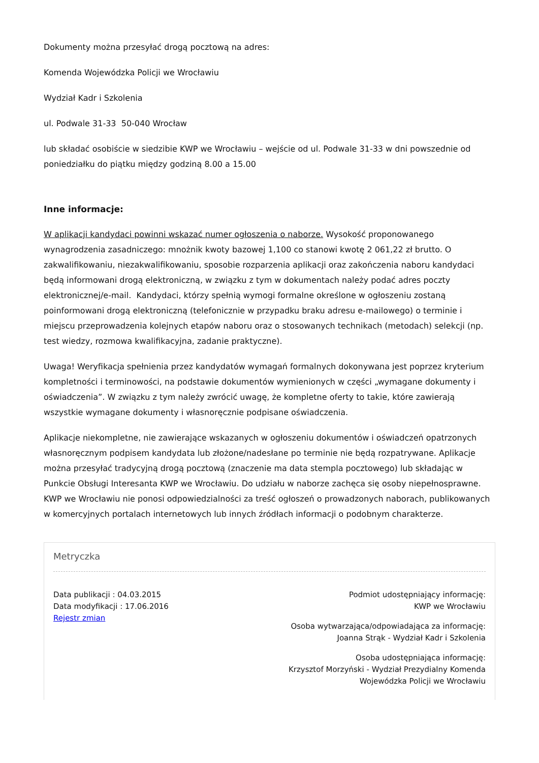Dokumenty można przesyłać drogą pocztową na adres:
Komenda Wojewódzka Policji we Wrocławiu
Wydział Kadr i Szkolenia
ul. Podwale 31-33 50-040 Wrocław
lub składać osobiście w siedzibie KWP we Wrocławiu – wejście od ul. Podwale 31-33 w dni powszednie od poniedziałku do piątku między godziną 8.00 a 15.00
Inne informacje:
W aplikacji kandydaci powinni wskazać numer ogłoszenia o naborze. Wysokość proponowanego wynagrodzenia zasadniczego: mnożnik kwoty bazowej 1,100 co stanowi kwotę 2 061,22 zł brutto. O zakwalifikowaniu, niezakwalifikowaniu, sposobie rozparzenia aplikacji oraz zakończenia naboru kandydaci będą informowani drogą elektroniczną, w związku z tym w dokumentach należy podać adres poczty elektronicznej/e-mail. Kandydaci, którzy spełnią wymogi formalne określone w ogłoszeniu zostaną poinformowani drogą elektroniczną (telefonicznie w przypadku braku adresu e-mailowego) o terminie i miejscu przeprowadzenia kolejnych etapów naboru oraz o stosowanych technikach (metodach) selekcji (np. test wiedzy, rozmowa kwalifikacyjna, zadanie praktyczne).
Uwaga! Weryfikacja spełnienia przez kandydatów wymagań formalnych dokonywana jest poprzez kryterium kompletności i terminowości, na podstawie dokumentów wymienionych w części „wymagane dokumenty i oświadczenia”. W związku z tym należy zwrócić uwagę, że kompletne oferty to takie, które zawierają wszystkie wymagane dokumenty i własnoręcznie podpisane oświadczenia.
Aplikacje niekompletne, nie zawierające wskazanych w ogłoszeniu dokumentów i oświadczeń opatrzonych własnoręcznym podpisem kandydata lub złożone/nadesłane po terminie nie będą rozpatrywane. Aplikacje można przesyłać tradycyjną drogą pocztową (znaczenie ma data stempla pocztowego) lub składając w Punkcie Obsługi Interesanta KWP we Wrocławiu. Do udziału w naborze zachęca się osoby niepełnosprawne. KWP we Wrocławiu nie ponosi odpowiedzialności za treść ogłoszeń o prowadzonych naborach, publikowanych w komercyjnych portalach internetowych lub innych źródłach informacji o podobnym charakterze.
Metryczka
Data publikacji : 04.03.2015
Data modyfikacji : 17.06.2016
Rejestr zmian
Podmiot udostępniający informację:
KWP we Wrocławiu
Osoba wytwarzająca/odpowiadająca za informację:
Joanna Strąk - Wydział Kadr i Szkolenia
Osoba udostępniająca informację:
Krzysztof Morzyński - Wydział Prezydialny Komenda
Wojewódzka Policji we Wrocławiu